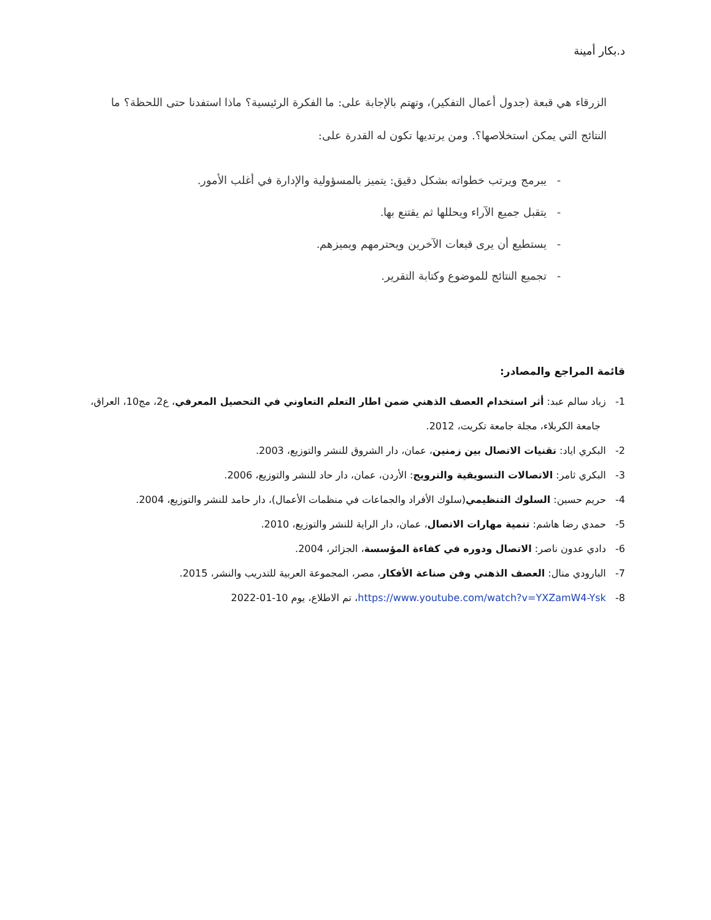د.بكار أمينة
الزرقاء هي قبعة (جدول أعمال التفكير)، وتهتم بالإجابة على: ما الفكرة الرئيسية؟ ماذا استفدنا حتى اللحظة؟ ما النتائج التي يمكن استخلاصها؟. ومن يرتديها تكون له القدرة على:
- يبرمج ويرتب خطواته بشكل دقيق: يتميز بالمسؤولية والإدارة في أغلب الأمور.
- يتقبل جميع الآراء ويحللها ثم يقتنع بها.
- يستطيع أن يرى قبعات الآخرين ويحترمهم ويميزهم.
- تجميع النتائج للموضوع وكتابة التقرير.
قائمة المراجع والمصادر:
1- زياد سالم عبد: أثر استخدام العصف الذهني ضمن اطار التعلم التعاوني في التحصيل المعرفي، ع2، مج10، العراق، جامعة الكربلاء، مجلة جامعة تكريت، 2012.
2- البكري اياد: تقنيات الاتصال بين زمنين، عمان، دار الشروق للنشر والتوزيع، 2003.
3- البكري ثامر: الاتصالات التسويقية والترويج: الأردن، عمان، دار حاد للنشر والتوزيع، 2006.
4- حريم حسين: السلوك التنظيمي(سلوك الأفراد والجماعات في منظمات الأعمال)، دار حامد للنشر والتوزيع، 2004.
5- حمدي رضا هاشم: تنمية مهارات الاتصال، عمان، دار الراية للنشر والتوزيع، 2010.
6- دادي عدون ناصر: الاتصال ودوره في كفاءة المؤسسة، الجزائر، 2004.
7- البارودي منال: العصف الذهني وفن صناعة الأفكار، مصر، المجموعة العربية للتدريب والنشر، 2015.
8- https://www.youtube.com/watch?v=YXZamW4-Ysk، تم الاطلاع، يوم 2022-01-10